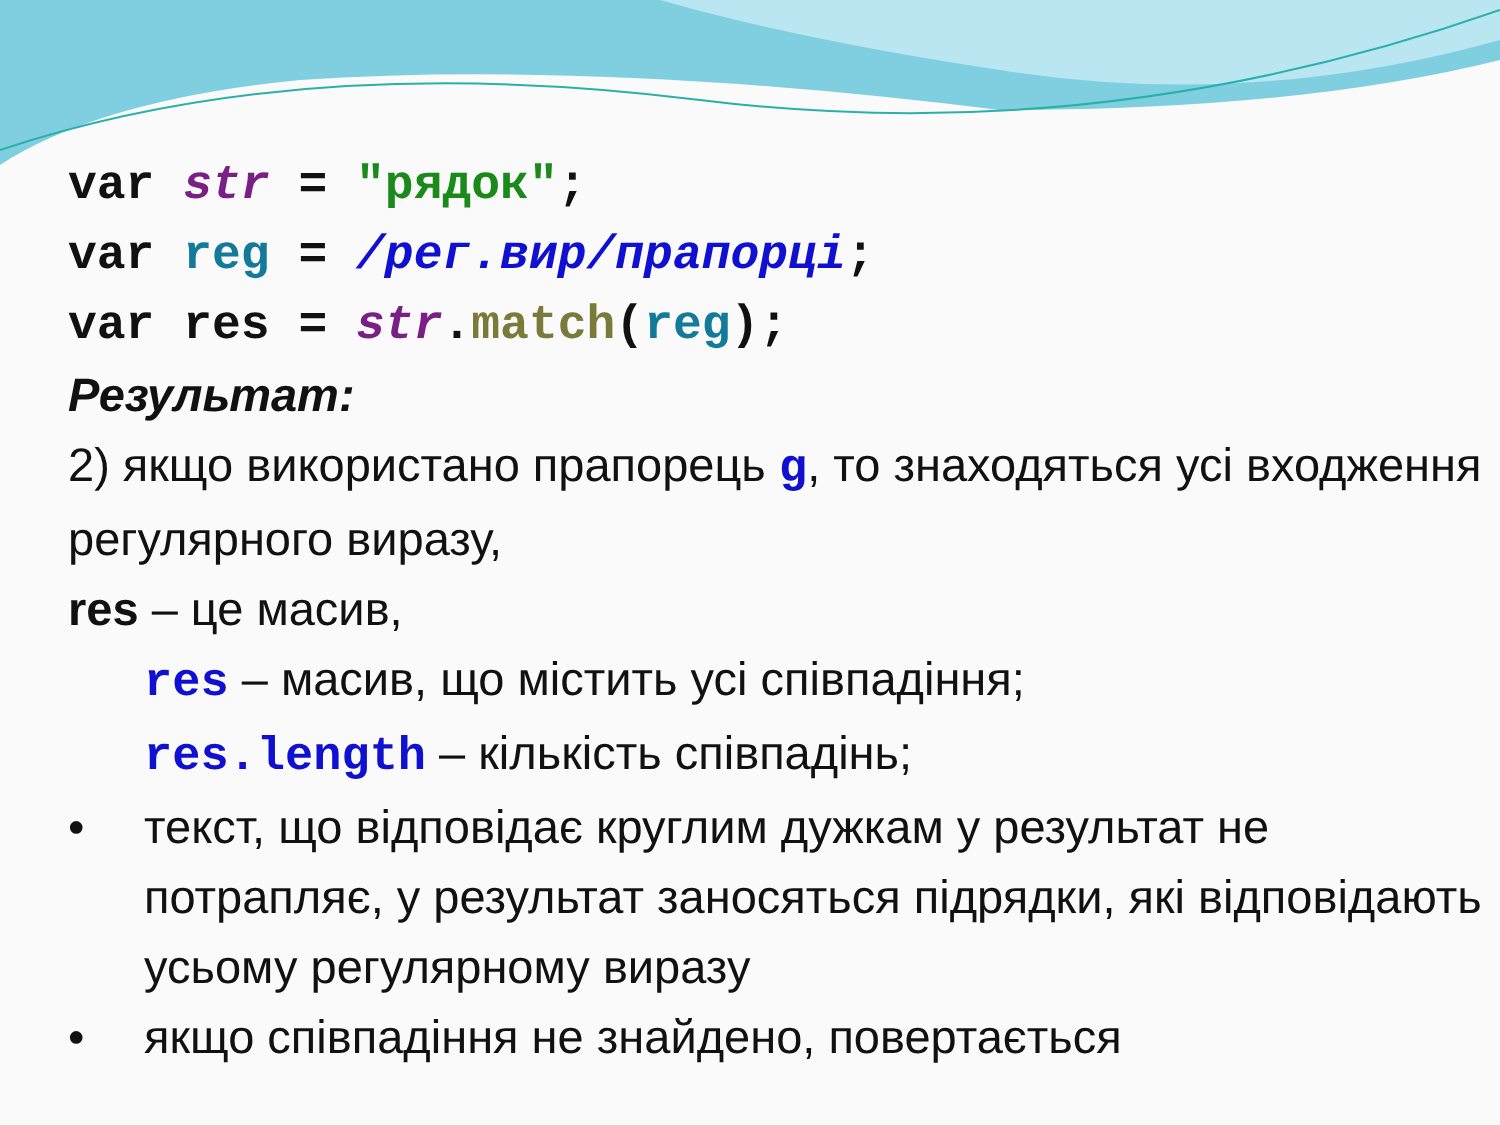var str = "рядок"; var reg = /рег.вир/прапорці; var res = str.match(reg);
Результат:
2) якщо використано прапорець g, то знаходяться усі входження регулярного виразу,
res – це масив,
res – масив, що містить усі співпадіння;
res.length – кількість співпадінь;
• текст, що відповідає круглим дужкам у результат не потрапляє, у результат заносяться підрядки, які відповідають усьому регулярному виразу
• якщо співпадіння не знайдено, повертається